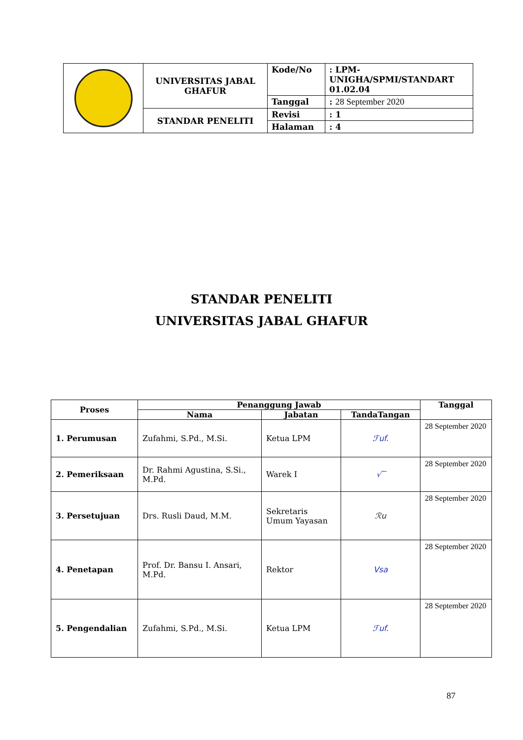| | UNIVERSITAS JABAL GHAFUR | Kode/No | : LPM-UNIGHA/SPMI/STANDART 01.02.04 |
| | | Tanggal | : 28 September 2020 |
| | STANDAR PENELITI | Revisi | : 1 |
| | | Halaman | : 4 |
STANDAR PENELITI
UNIVERSITAS JABAL GHAFUR
| Proses | Penanggung Jawab | | | Tanggal |
| --- | --- | --- | --- | --- |
| | Nama | Jabatan | TandaTangan | |
| 1. Perumusan | Zufahmi, S.Pd., M.Si. | Ketua LPM | ℱuf. | 28 September 2020 |
| 2. Pemeriksaan | Dr. Rahmi Agustina, S.Si., M.Pd. | Warek I | √‾ | 28 September 2020 |
| 3. Persetujuan | Drs. Rusli Daud, M.M. | Sekretaris Umum Yayasan | ℛu | 28 September 2020 |
| 4. Penetapan | Prof. Dr. Bansu I. Ansari, M.Pd. | Rektor | Vsa | 28 September 2020 |
| 5. Pengendalian | Zufahmi, S.Pd., M.Si. | Ketua LPM | ℱuf. | 28 September 2020 |
87